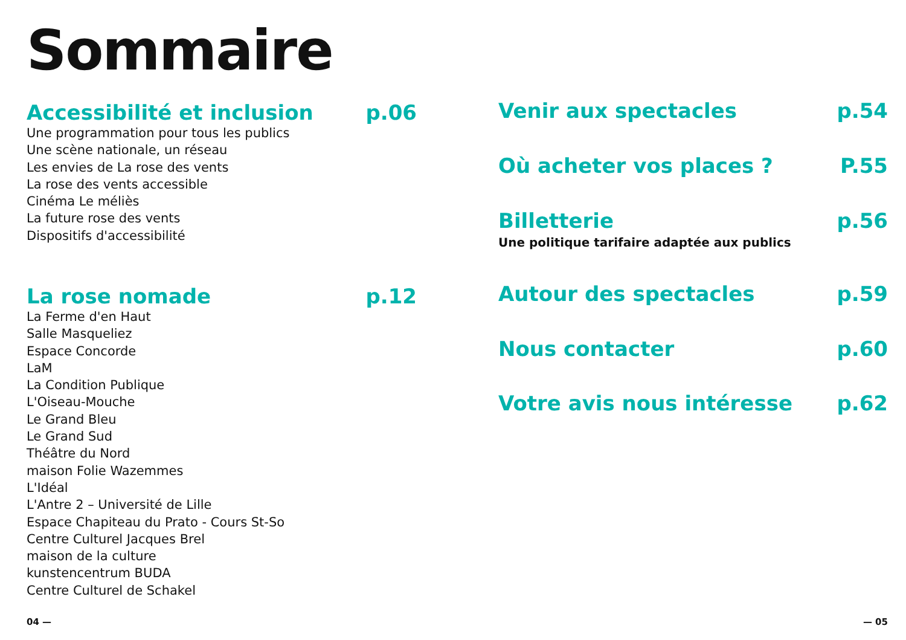Sommaire
Accessibilité et inclusion p.06
Une programmation pour tous les publics
Une scène nationale, un réseau
Les envies de La rose des vents
La rose des vents accessible
Cinéma Le méliès
La future rose des vents
Dispositifs d'accessibilité
La rose nomade p.12
La Ferme d'en Haut
Salle Masqueliez
Espace Concorde
LaM
La Condition Publique
L'Oiseau-Mouche
Le Grand Bleu
Le Grand Sud
Théâtre du Nord
maison Folie Wazemmes
L'Idéal
L'Antre 2 – Université de Lille
Espace Chapiteau du Prato - Cours St-So
Centre Culturel Jacques Brel
maison de la culture
kunstencentrum BUDA
Centre Culturel de Schakel
Venir aux spectacles p.54
Où acheter vos places ? P.55
Billetterie p.56
Une politique tarifaire adaptée aux publics
Autour des spectacles p.59
Nous contacter p.60
Votre avis nous intéresse p.62
04 — — 05